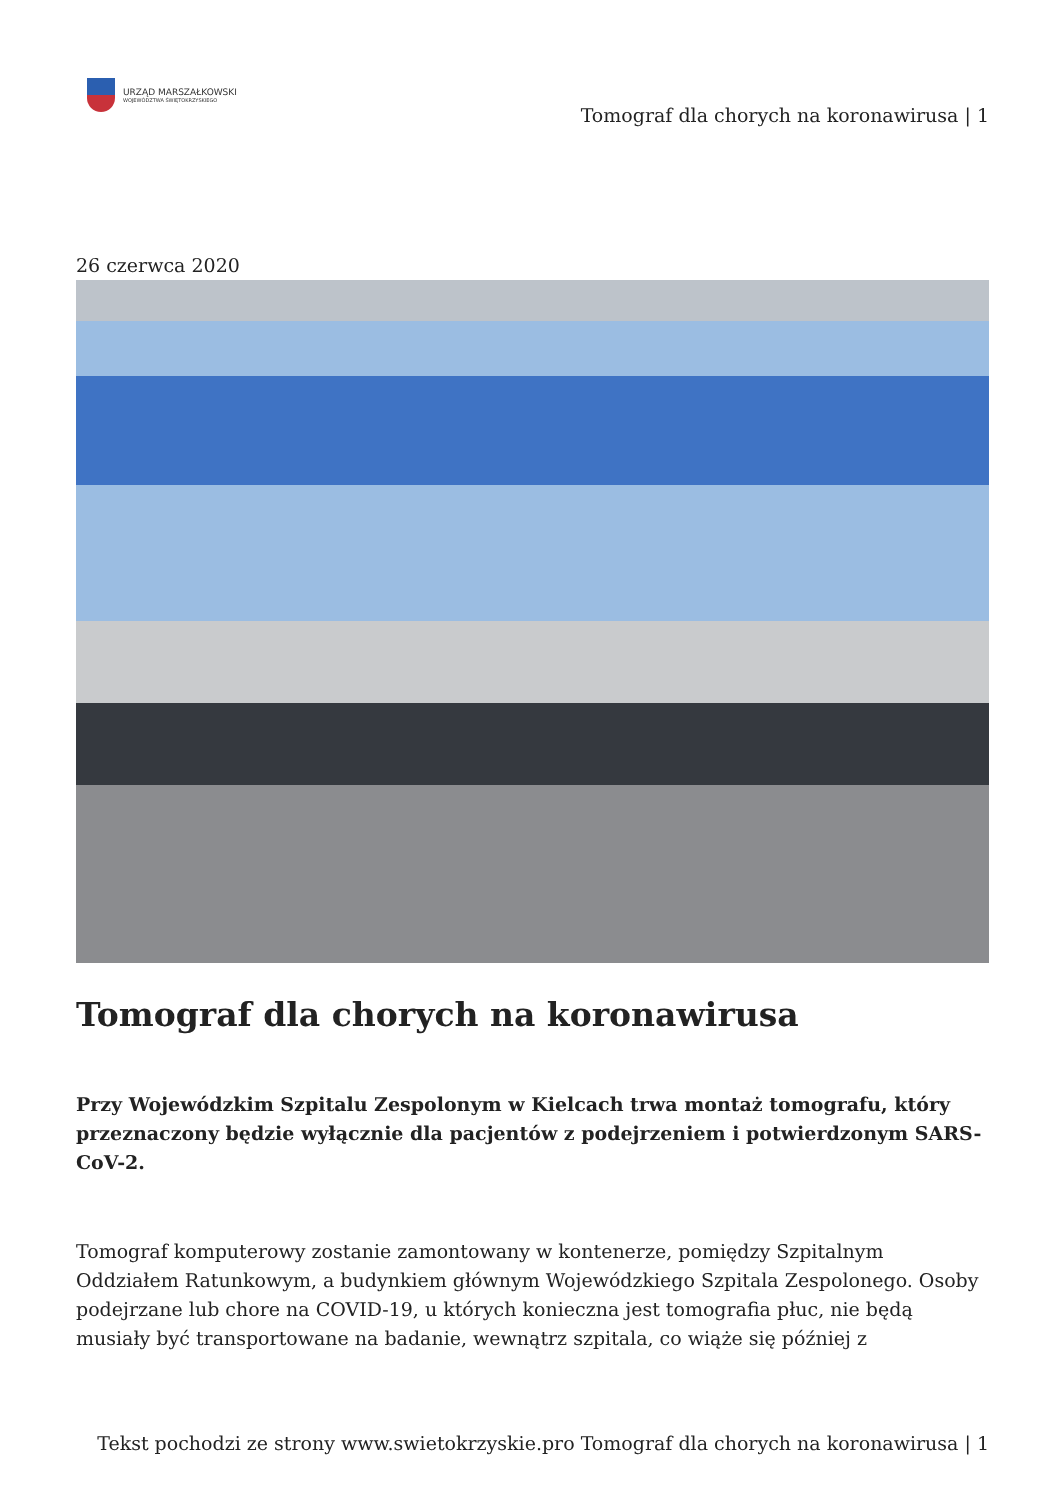URZĄD MARSZAŁKOWSKI
WOJEWÓDZTWA ŚWIĘTOKRZYSKIEGO
Tomograf dla chorych na koronawirusa | 1
26 czerwca 2020
Tomograf dla chorych na koronawirusa
Przy Wojewódzkim Szpitalu Zespolonym w Kielcach trwa montaż tomografu, który przeznaczony będzie wyłącznie dla pacjentów z podejrzeniem i potwierdzonym SARS-CoV-2.
Tomograf komputerowy zostanie zamontowany w kontenerze, pomiędzy Szpitalnym Oddziałem Ratunkowym, a budynkiem głównym Wojewódzkiego Szpitala Zespolonego. Osoby podejrzane lub chore na COVID-19, u których konieczna jest tomografia płuc, nie będą musiały być transportowane na badanie, wewnątrz szpitala, co wiąże się później z
Tekst pochodzi ze strony www.swietokrzyskie.pro Tomograf dla chorych na koronawirusa | 1